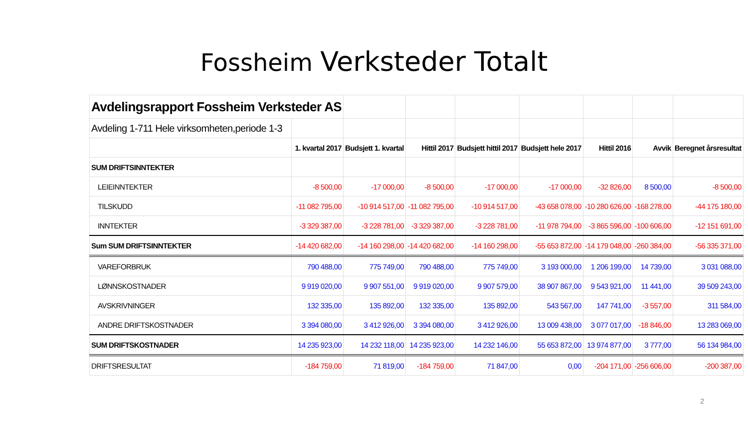Fossheim Verksteder Totalt
| Avdelingsrapport Fossheim Verksteder AS | | | | | | | | |
| Avdeling 1-711 Hele virksomheten,periode 1-3 | | | | | | | | |
| | 1. kvartal 2017 | Budsjett 1. kvartal | Hittil 2017 | Budsjett hittil 2017 | Budsjett hele 2017 | Hittil 2016 | Avvik | Beregnet årsresultat |
| SUM DRIFTSINNTEKTER | | | | | | | | |
| LEIEINNTEKTER | -8 500,00 | -17 000,00 | -8 500,00 | -17 000,00 | -17 000,00 | -32 826,00 | 8 500,00 | -8 500,00 |
| TILSKUDD | -11 082 795,00 | -10 914 517,00 | -11 082 795,00 | -10 914 517,00 | -43 658 078,00 | -10 280 626,00 | -168 278,00 | -44 175 180,00 |
| INNTEKTER | -3 329 387,00 | -3 228 781,00 | -3 329 387,00 | -3 228 781,00 | -11 978 794,00 | -3 865 596,00 | -100 606,00 | -12 151 691,00 |
| Sum SUM DRIFTSINNTEKTER | -14 420 682,00 | -14 160 298,00 | -14 420 682,00 | -14 160 298,00 | -55 653 872,00 | -14 179 048,00 | -260 384,00 | -56 335 371,00 |
| VAREFORBRUK | 790 488,00 | 775 749,00 | 790 488,00 | 775 749,00 | 3 193 000,00 | 1 206 199,00 | 14 739,00 | 3 031 088,00 |
| LØNNSKOSTNADER | 9 919 020,00 | 9 907 551,00 | 9 919 020,00 | 9 907 579,00 | 38 907 867,00 | 9 543 921,00 | 11 441,00 | 39 509 243,00 |
| AVSKRIVNINGER | 132 335,00 | 135 892,00 | 132 335,00 | 135 892,00 | 543 567,00 | 147 741,00 | -3 557,00 | 311 584,00 |
| ANDRE DRIFTSKOSTNADER | 3 394 080,00 | 3 412 926,00 | 3 394 080,00 | 3 412 926,00 | 13 009 438,00 | 3 077 017,00 | -18 846,00 | 13 283 069,00 |
| SUM DRIFTSKOSTNADER | 14 235 923,00 | 14 232 118,00 | 14 235 923,00 | 14 232 146,00 | 55 653 872,00 | 13 974 877,00 | 3 777,00 | 56 134 984,00 |
| DRIFTSRESULTAT | -184 759,00 | 71 819,00 | -184 759,00 | 71 847,00 | 0,00 | -204 171,00 | -256 606,00 | -200 387,00 |
2